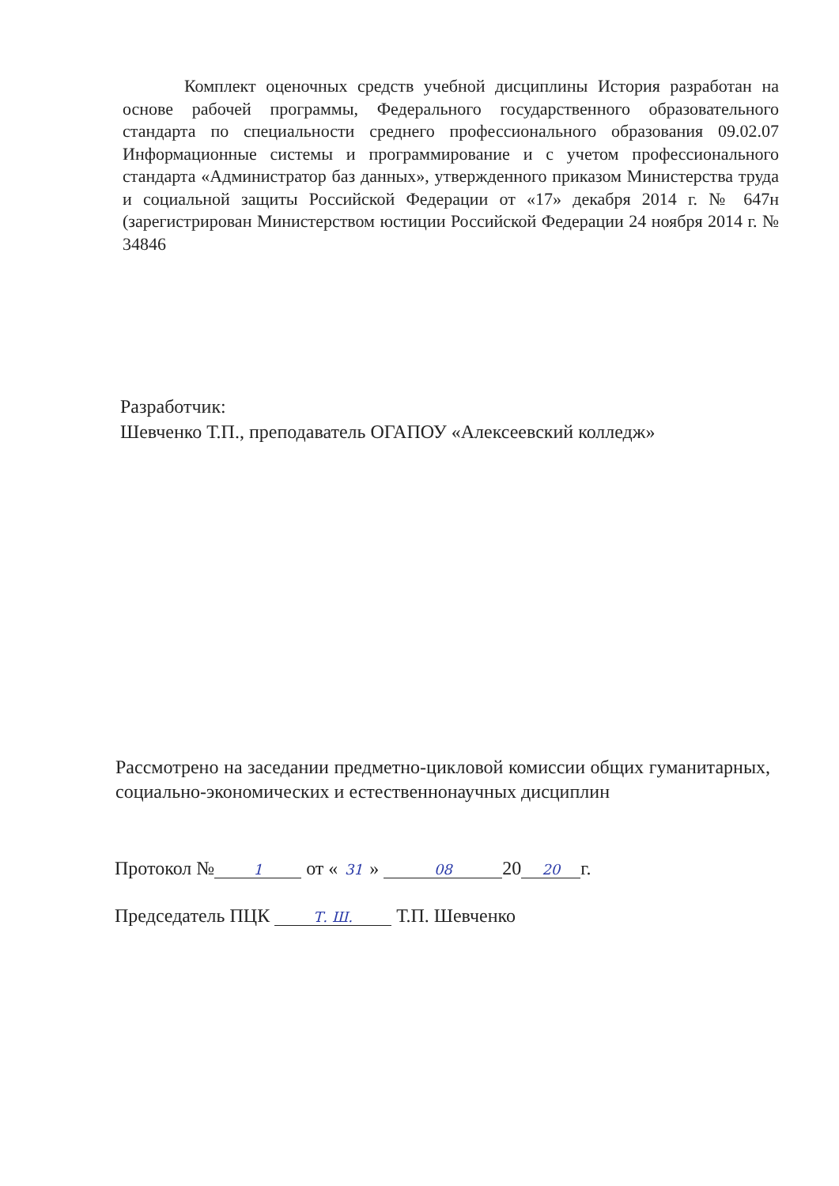Комплект оценочных средств учебной дисциплины История разработан на основе рабочей программы, Федерального государственного образовательного стандарта по специальности среднего профессионального образования 09.02.07 Информационные системы и программирование и с учетом профессионального стандарта «Администратор баз данных», утвержденного приказом Министерства труда и социальной защиты Российской Федерации от «17» декабря 2014 г. № 647н (зарегистрирован Министерством юстиции Российской Федерации 24 ноября 2014 г. № 34846
Разработчик:
Шевченко Т.П., преподаватель ОГАПОУ «Алексеевский колледж»
Рассмотрено на заседании предметно-цикловой комиссии общих гуманитарных, социально-экономических и естественнонаучных дисциплин
Протокол № 1 от « 31 » 08 20 20 г.
Председатель ПЦК Т. Ш. Т.П. Шевченко